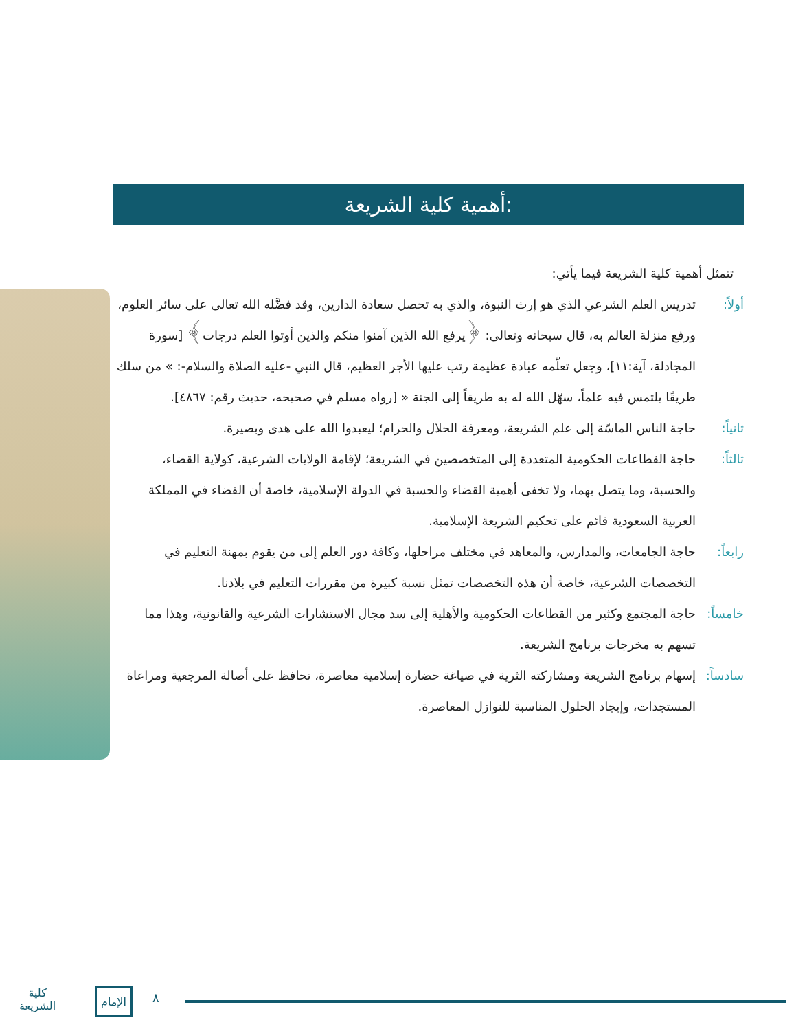أهمية كلية الشريعة:
تتمثل أهمية كلية الشريعة فيما يأتي:
أولاً: تدريس العلم الشرعي الذي هو إرث النبوة، والذي به تحصل سعادة الدارين، وقد فضَّله الله تعالى على سائر العلوم، ورفع منزلة العالم به، قال سبحانه وتعالى: ﴿يرفع الله الذين آمنوا منكم والذين أوتوا العلم درجات﴾ [سورة المجادلة، آية:١١]، وجعل تعلّمه عبادة عظيمة رتب عليها الأجر العظيم، قال النبي -عليه الصلاة والسلام-: » من سلك طريقًا يلتمس فيه علماً، سهّل الله له به طريقاً إلى الجنة « [رواه مسلم في صحيحه، حديث رقم: ٤٨٦٧].
ثانياً: حاجة الناس الماسّة إلى علم الشريعة، ومعرفة الحلال والحرام؛ ليعبدوا الله على هدى وبصيرة.
ثالثاً: حاجة القطاعات الحكومية المتعددة إلى المتخصصين في الشريعة؛ لإقامة الولايات الشرعية، كولاية القضاء، والحسبة، وما يتصل بهما، ولا تخفى أهمية القضاء والحسبة في الدولة الإسلامية، خاصة أن القضاء في المملكة العربية السعودية قائم على تحكيم الشريعة الإسلامية.
رابعاً: حاجة الجامعات، والمدارس، والمعاهد في مختلف مراحلها، وكافة دور العلم إلى من يقوم بمهنة التعليم في التخصصات الشرعية، خاصة أن هذه التخصصات تمثل نسبة كبيرة من مقررات التعليم في بلادنا.
خامساً: حاجة المجتمع وكثير من القطاعات الحكومية والأهلية إلى سد مجال الاستشارات الشرعية والقانونية، وهذا مما تسهم به مخرجات برنامج الشريعة.
سادساً: إسهام برنامج الشريعة ومشاركته الثرية في صياغة حضارة إسلامية معاصرة، تحافظ على أصالة المرجعية ومراعاة المستجدات، وإيجاد الحلول المناسبة للنوازل المعاصرة.
كلية
الشريعة
الإمام ٨